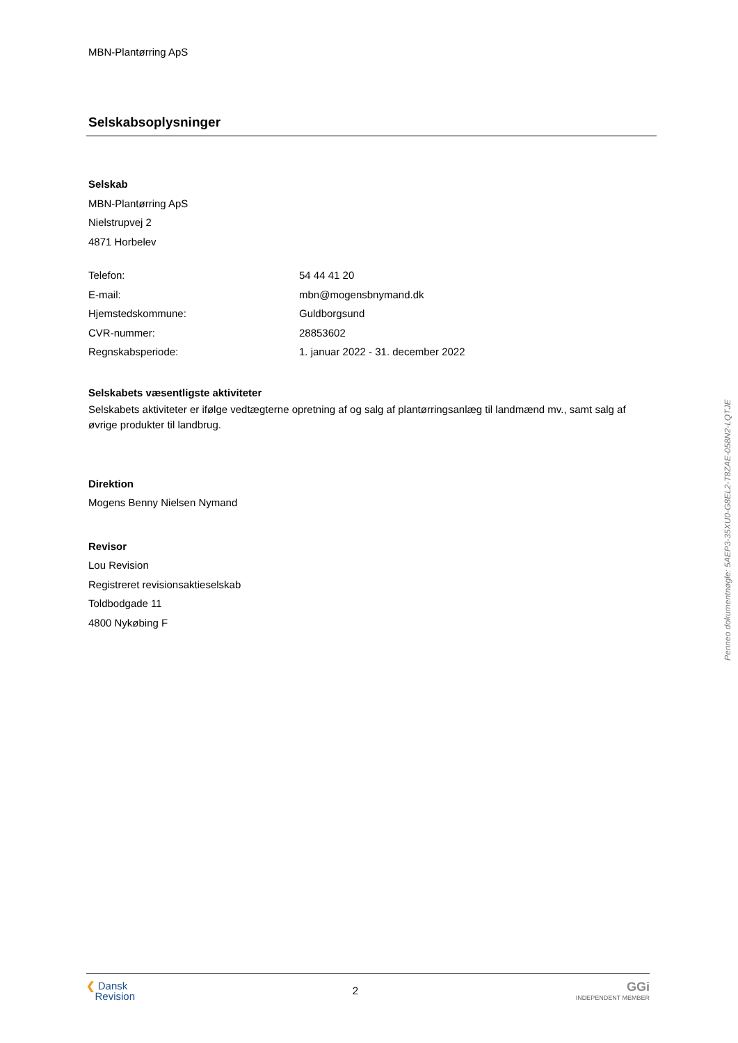MBN-Plantørring ApS
Selskabsoplysninger
Selskab
MBN-Plantørring ApS
Nielstrupvej 2
4871 Horbelev
| Telefon: | 54 44 41 20 |
| E-mail: | mbn@mogensbnymand.dk |
| Hjemstedskommune: | Guldborgsund |
| CVR-nummer: | 28853602 |
| Regnskabsperiode: | 1. januar 2022 - 31. december 2022 |
Selskabets væsentligste aktiviteter
Selskabets aktiviteter er ifølge vedtægterne opretning af og salg af plantørringsanlæg til landmænd mv., samt salg af øvrige produkter til landbrug.
Direktion
Mogens Benny Nielsen Nymand
Revisor
Lou Revision
Registreret revisionsaktieselskab
Toldbodgade 11
4800 Nykøbing F
Penneo dokumentnøgle: 5AEP3-35XU0-G8EL2-T8ZAE-058N2-LQTJE
❮ Dansk
Revision
2
GGi
INDEPENDENT MEMBER